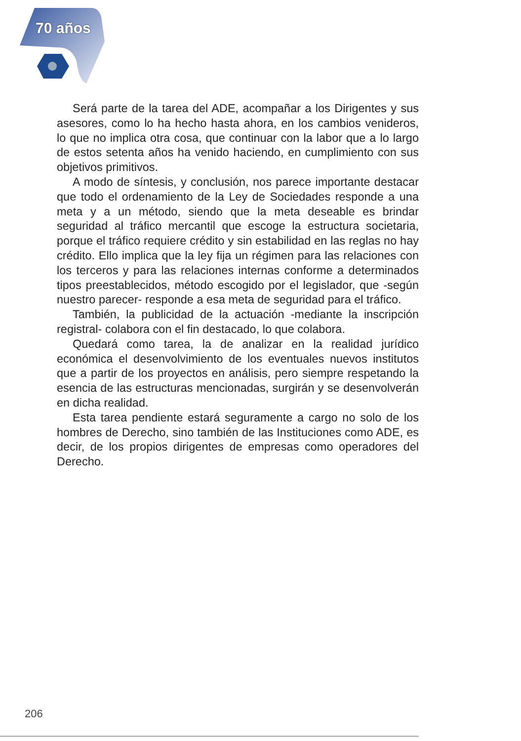70 años
Será parte de la tarea del ADE, acompañar a los Dirigentes y sus asesores, como lo ha hecho hasta ahora, en los cambios venideros, lo que no implica otra cosa, que continuar con la labor que a lo largo de estos setenta años ha venido haciendo, en cumplimiento con sus objetivos primitivos.
A modo de síntesis, y conclusión, nos parece importante destacar que todo el ordenamiento de la Ley de Sociedades responde a una meta y a un método, siendo que la meta deseable es brindar seguridad al tráfico mercantil que escoge la estructura societaria, porque el tráfico requiere crédito y sin estabilidad en las reglas no hay crédito. Ello implica que la ley fija un régimen para las relaciones con los terceros y para las relaciones internas conforme a determinados tipos preestablecidos, método escogido por el legislador, que -según nuestro parecer- responde a esa meta de seguridad para el tráfico.
También, la publicidad de la actuación -mediante la inscripción registral- colabora con el fin destacado, lo que colabora.
Quedará como tarea, la de analizar en la realidad jurídico económica el desenvolvimiento de los eventuales nuevos institutos que a partir de los proyectos en análisis, pero siempre respetando la esencia de las estructuras mencionadas, surgirán y se desenvolverán en dicha realidad.
Esta tarea pendiente estará seguramente a cargo no solo de los hombres de Derecho, sino también de las Instituciones como ADE, es decir, de los propios dirigentes de empresas como operadores del Derecho.
206